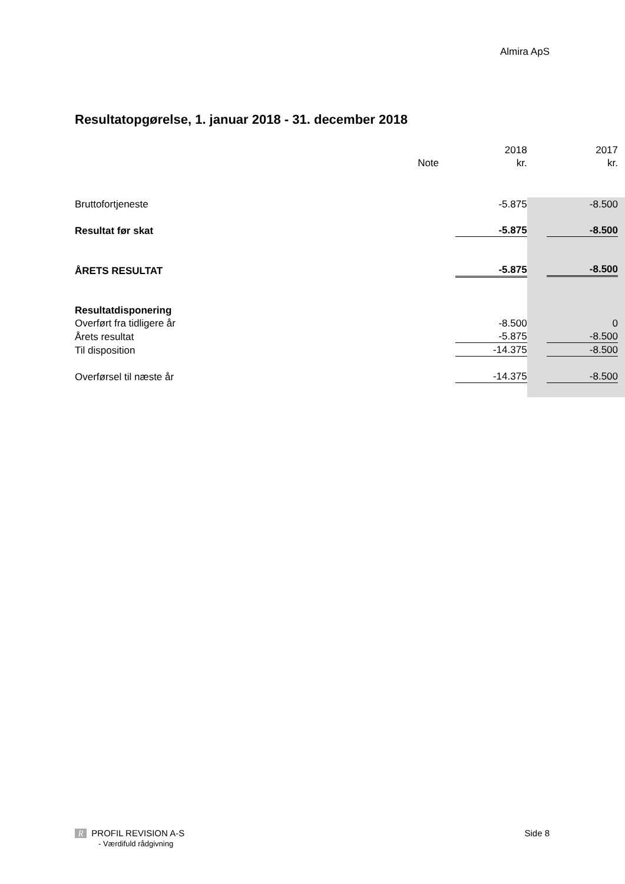Almira ApS
Resultatopgørelse, 1. januar 2018 - 31. december 2018
| | | 2018 | | 2017 |
| | Note | kr. | | kr. |
| Bruttofortjeneste | | -5.875 | | -8.500 |
| Resultat før skat | | -5.875 | | -8.500 |
| ÅRETS RESULTAT | | -5.875 | | -8.500 |
| Resultatdisponering | | | | |
| Overført fra tidligere år | | -8.500 | | 0 |
| Årets resultat | | -5.875 | | -8.500 |
| Til disposition | | -14.375 | | -8.500 |
| Overførsel til næste år | | -14.375 | | -8.500 |
R PROFIL REVISION A-S
- Værdifuld rådgivning
Side 8